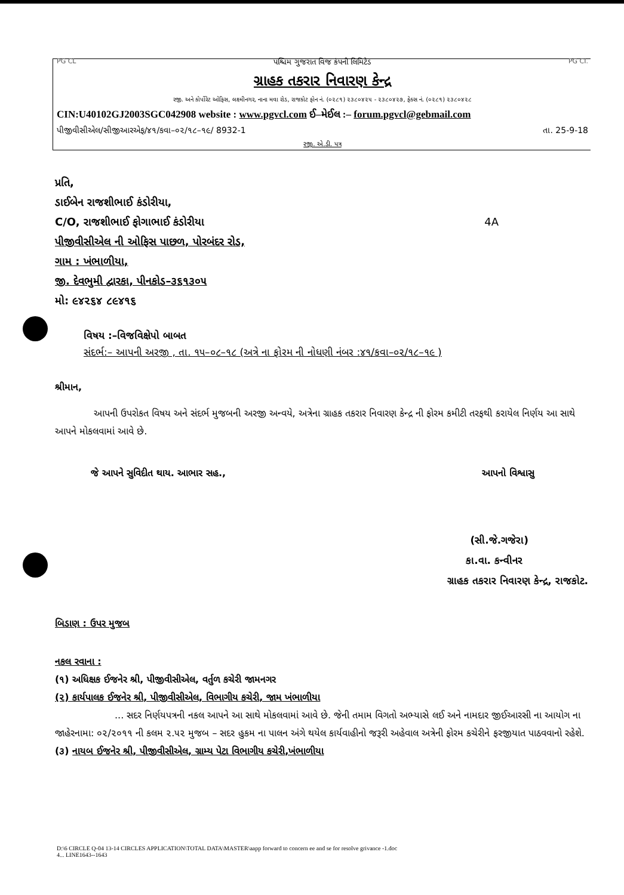PG CL પશ્ચિમ ગુજરાત વિજ કંપની લિમિટેડ PG CI.
ગ્રાહક તકરાર નિવારણ કેન્દ્ર
રજી. અને કોર્પોરેટ ઓફિસ, લક્ષ્મીનગર, નાના મવા રોડ, રાજકોટ ફોન નં. (૦૨૮૧) ૨૩૮૦૪૨૫ - ૨૩૮૦૪૨૭, ફેક્સ નં. (૦૨૮૧) ૨૩૮૦૪૨૮
CIN:U40102GJ2003SGC042908 website : www.pgvcl.com ઈ–મેઈલ :– forum.pgvcl@gebmail.com
પીજીવીસીએલ/સીજીઆરએફ/૪૧/કવા–૦૨/૧૮–૧૯/ 8932-1 તા. 25-9-18
રજી. એ.ડી. પત્ર
પ્રતિ,
ડાઈબેન રાજશીભાઈ કંડોરીયા,
C/O, રાજશીભાઈ ફોગાભાઈ કંડોરીયા 4A
પીજીવીસીએલ ની ઓફિસ પાછળ, પોરબંદર રોડ,
ગામ : ખંભાળીયા,
જી. દેવભુમી દ્વારકા, પીનકોડ–૩૬૧૩૦૫
મો: ૯૪૨૬૪ ૮૯૪૧૬
વિષય :–વિજવિક્ષેપો બાબત
સંદર્ભ:– આપની અરજી , તા. ૧૫–૦૮–૧૮ (અત્રે ના ફોરમ ની નોધણી નંબર :૪૧/કવા–૦૨/૧૮–૧૯ )
શ્રીમાન,
આપની ઉપરોકત વિષય અને સંદર્ભ મુજબની અરજી અન્વયે, અત્રેના ગ્રાહક તકરાર નિવારણ કેન્દ્ર ની ફોરમ કમીટી તરફથી કરાયેલ નિર્ણય આ સાથે આપને મોકલવામાં આવે છે.
જે આપને સુવિદીત થાય. આભાર સહ., આપનો વિશ્વાસુ
(સી.જે.ગજેરા)
કા.વા. કન્વીનર
ગ્રાહક તકરાર નિવારણ કેન્દ્ર, રાજકોટ.
બિડાણ : ઉપર મુજબ
નકલ રવાના :
(૧) અધિક્ષક ઈજનેર શ્રી, પીજીવીસીએલ, વર્તુળ કચેરી જામનગર
(૨) કાર્યપાલક ઈજનેર શ્રી, પીજીવીસીએલ, વિભાગીય કચેરી, જામ ખંભાળીયા
... સદર નિર્ણયપત્રની નકલ આપને આ સાથે મોકલવામાં આવે છે. જેની તમામ વિગતો અભ્યાસે લઈ અને નામદાર જીઈઆરસી ના આયોગ ના જાહેરનામા: ૦૨/૨૦૧૧ ની કલમ ૨.૫૨ મુજબ – સદર હુકમ ના પાલન અંગે થયેલ કાર્યવાહીનો જરૂરી અહેવાલ અત્રેની ફોરમ કચેરીને ફરજીયાત પાઠવવાનો રહેશે.
(૩) નાયબ ઈજનેર શ્રી, પીજીવીસીએલ, ગ્રામ્ય પેટા વિભાગીય કચેરી,ખંભાળીયા
D:\6 CIRCLE Q-04 13-14 CIRCLES APPLICATION\TOTAL DATA\MASTER\aapp forward to concern ee and se for resolve grivance -1.doc
4... LINE1643--1643